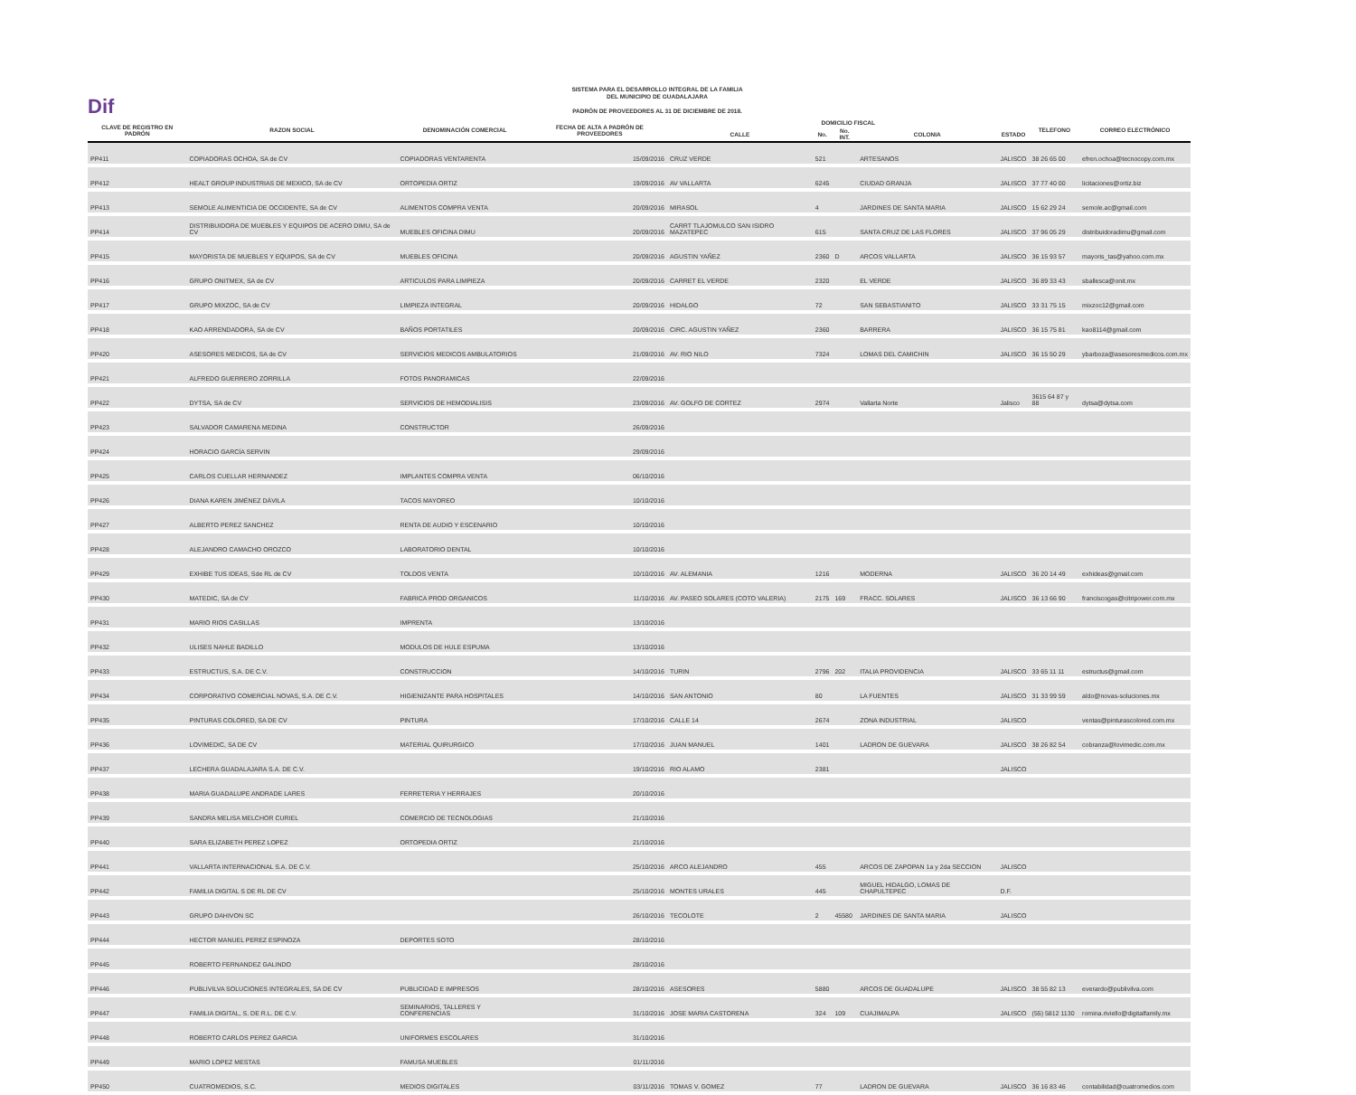Dif
SISTEMA PARA EL DESARROLLO INTEGRAL DE LA FAMILIA
DEL MUNICIPIO DE GUADALAJARA
PADRÓN DE PROVEEDORES AL 31 DE DICIEMBRE DE 2018.
| CLAVE DE REGISTRO EN PADRÓN | RAZON SOCIAL | DENOMINACIÓN COMERCIAL | FECHA DE ALTA A PADRÓN DE PROVEEDORES | DOMICILIO FISCAL | | | | | TELEFONO | CORREO ELECTRÓNICO |
| --- | --- | --- | --- | --- | --- | --- | --- | --- | --- | --- |
| | | | | CALLE | No. | No. INT. | COLONIA | ESTADO | | |
| PP411 | COPIADORAS OCHOA, SA de CV | COPIADORAS VENTARENTA | 15/09/2016 | CRUZ VERDE | 521 | | ARTESANOS | JALISCO | 38 26 65 00 | efren.ochoa@tecnocopy.com.mx |
| PP412 | HEALT GROUP INDUSTRIAS DE MEXICO, SA de CV | ORTOPEDIA ORTIZ | 19/09/2016 | AV VALLARTA | 6245 | | CIUDAD GRANJA | JALISCO | 37 77 40 00 | licitaciones@ortiz.biz |
| PP413 | SEMOLE ALIMENTICIA DE OCCIDENTE, SA de CV | ALIMENTOS COMPRA VENTA | 20/09/2016 | MIRASOL | 4 | | JARDINES DE SANTA MARIA | JALISCO | 15 62 29 24 | semole.ac@gmail.com |
| PP414 | DISTRIBUIDORA DE MUEBLES Y EQUIPOS DE ACERO DIMU, SA de CV | MUEBLES OFICINA DIMU | 20/09/2016 | CARRT TLAJOMULCO SAN ISIDRO MAZATEPEC | 615 | | SANTA CRUZ DE LAS FLORES | JALISCO | 37 96 05 29 | distribuidoradimu@gmail.com |
| PP415 | MAYORISTA DE MUEBLES Y EQUIPOS, SA de CV | MUEBLES OFICINA | 20/09/2016 | AGUSTIN YAÑEZ | 2360 | D | ARCOS VALLARTA | JALISCO | 36 15 93 57 | mayoris_tas@yahoo.com.mx |
| PP416 | GRUPO ONITMEX, SA de CV | ARTICULOS PARA LIMPIEZA | 20/09/2016 | CARRET EL VERDE | 2320 | | EL VERDE | JALISCO | 36 89 33 43 | sballesca@onit.mx |
| PP417 | GRUPO MIXZOC, SA de CV | LIMPIEZA INTEGRAL | 20/09/2016 | HIDALGO | 72 | | SAN SEBASTIANITO | JALISCO | 33 31 75 15 | mixzoc12@gmail.com |
| PP418 | KAO ARRENDADORA, SA de CV | BAÑOS PORTATILES | 20/09/2016 | CIRC. AGUSTIN YAÑEZ | 2360 | | BARRERA | JALISCO | 36 15 75 81 | kao8114@gmail.com |
| PP420 | ASESORES MEDICOS, SA de CV | SERVICIOS MEDICOS AMBULATORIOS | 21/09/2016 | AV. RIO NILO | 7324 | | LOMAS DEL CAMICHIN | JALISCO | 36 15 50 29 | ybarboza@asesoresmedicos.com.mx |
| PP421 | ALFREDO GUERRERO ZORRILLA | FOTOS PANORAMICAS | 22/09/2016 | | | | | | | |
| PP422 | DYTSA, SA de CV | SERVICIOS DE HEMODIALISIS | 23/09/2016 | AV. GOLFO DE CORTEZ | 2974 | | Vallarta Norte | Jalisco | 3615 64 87 y 88 | dytsa@dytsa.com |
| PP423 | SALVADOR CAMARENA MEDINA | CONSTRUCTOR | 26/09/2016 | | | | | | | |
| PP424 | HORACIO GARCÍA SERVIN | | 29/09/2016 | | | | | | | |
| PP425 | CARLOS CUELLAR HERNANDEZ | IMPLANTES COMPRA VENTA | 06/10/2016 | | | | | | | |
| PP426 | DIANA KAREN JIMÉNEZ DÁVILA | TACOS MAYOREO | 10/10/2016 | | | | | | | |
| PP427 | ALBERTO PEREZ SANCHEZ | RENTA DE AUDIO Y ESCENARIO | 10/10/2016 | | | | | | | |
| PP428 | ALEJANDRO CAMACHO OROZCO | LABORATORIO DENTAL | 10/10/2016 | | | | | | | |
| PP429 | EXHIBE TUS IDEAS, Sde RL de CV | TOLDOS VENTA | 10/10/2016 | AV. ALEMANIA | 1216 | | MODERNA | JALISCO | 36 20 14 49 | exhideas@gmail.com |
| PP430 | MATEDIC, SA de CV | FABRICA PROD ORGANICOS | 11/10/2016 | AV. PASEO SOLARES (COTO VALERIA) | 2175 | 169 | FRACC. SOLARES | JALISCO | 36 13 66 90 | franciscogas@citripower.com.mx |
| PP431 | MARIO RIOS CASILLAS | IMPRENTA | 13/10/2016 | | | | | | | |
| PP432 | ULISES NAHLE BADILLO | MODULOS DE HULE ESPUMA | 13/10/2016 | | | | | | | |
| PP433 | ESTRUCTUS, S.A. DE C.V. | CONSTRUCCION | 14/10/2016 | TURIN | 2796 | 202 | ITALIA PROVIDENCIA | JALISCO | 33 65 11 11 | estructus@gmail.com |
| PP434 | CORPORATIVO COMERCIAL NOVAS, S.A. DE C.V. | HIGIENIZANTE PARA HOSPITALES | 14/10/2016 | SAN ANTONIO | 80 | | LA FUENTES | JALISCO | 31 33 99 59 | aldo@novas-soluciones.mx |
| PP435 | PINTURAS COLORED, SA DE CV | PINTURA | 17/10/2016 | CALLE 14 | 2674 | | ZONA INDUSTRIAL | JALISCO | | ventas@pinturascolored.com.mx |
| PP436 | LOVIMEDIC, SA DE CV | MATERIAL QUIRURGICO | 17/10/2016 | JUAN MANUEL | 1401 | | LADRON DE GUEVARA | JALISCO | 38 26 82 54 | cobranza@lovimedic.com.mx |
| PP437 | LECHERA GUADALAJARA S.A. DE C.V. | | 19/10/2016 | RIO ALAMO | 2381 | | | JALISCO | | |
| PP438 | MARIA GUADALUPE ANDRADE LARES | FERRETERIA Y HERRAJES | 20/10/2016 | | | | | | | |
| PP439 | SANDRA MELISA MELCHOR CURIEL | COMERCIO DE TECNOLOGIAS | 21/10/2016 | | | | | | | |
| PP440 | SARA ELIZABETH PEREZ LOPEZ | ORTOPEDIA ORTIZ | 21/10/2016 | | | | | | | |
| PP441 | VALLARTA INTERNACIONAL S.A. DE C.V. | | 25/10/2016 | ARCO ALEJANDRO | 455 | | ARCOS DE ZAPOPAN 1a y 2da SECCION | JALISCO | | |
| PP442 | FAMILIA DIGITAL S DE RL DE CV | | 25/10/2016 | MONTES URALES | 445 | | MIGUEL HIDALGO, LOMAS DE CHAPULTEPEC | D.F. | | |
| PP443 | GRUPO DAHIVON SC | | 26/10/2016 | TECOLOTE | 2 | 45580 | JARDINES DE SANTA MARIA | JALISCO | | |
| PP444 | HECTOR MANUEL PEREZ ESPINOZA | DEPORTES SOTO | 28/10/2016 | | | | | | | |
| PP445 | ROBERTO FERNANDEZ GALINDO | | 28/10/2016 | | | | | | | |
| PP446 | PUBLIVILVA SOLUCIONES INTEGRALES, SA DE CV | PUBLICIDAD E IMPRESOS | 28/10/2016 | ASESORES | 5880 | | ARCOS DE GUADALUPE | JALISCO | 38 55 82 13 | everardo@publivilva.com |
| PP447 | FAMILIA DIGITAL, S. DE R.L. DE C.V. | SEMINARIOS, TALLERES Y CONFERENCIAS | 31/10/2016 | JOSE MARIA CASTORENA | 324 | 109 | CUAJIMALPA | JALISCO | (55) 5812 1130 | romina.riviello@digitalfamily.mx |
| PP448 | ROBERTO CARLOS PEREZ GARCIA | UNIFORMES ESCOLARES | 31/10/2016 | | | | | | | |
| PP449 | MARIO LOPEZ MESTAS | FAMUSA MUEBLES | 01/11/2016 | | | | | | | |
| PP450 | CUATROMEDIOS, S.C. | MEDIOS DIGITALES | 03/11/2016 | TOMAS V. GOMEZ | 77 | | LADRON DE GUEVARA | JALISCO | 36 16 83 46 | contabilidad@cuatromedios.com |